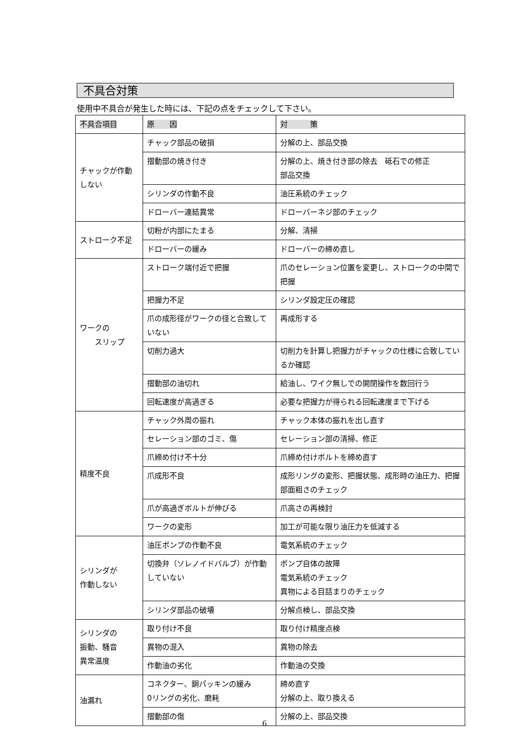不具合対策
使用中不具合が発生した時には、下記の点をチェックして下さい。
| 不具合項目 | 原 因 | 対 策 |
| --- | --- | --- |
| チャックが作動しない | チャック部品の破損 | 分解の上、部品交換 |
| | 摺動部の焼き付き | 分解の上、焼き付き部の除去 砥石での修正 部品交換 |
| | シリンダの作動不良 | 油圧系統のチェック |
| | ドローバー連結異常 | ドローバーネジ部のチェック |
| ストローク不足 | 切粉が内部にたまる | 分解、清掃 |
| | ドローバーの緩み | ドローバーの締め直し |
| ワークの スリップ | ストローク端付近で把握 | 爪のセレーション位置を変更し、ストロークの中間で把握 |
| | 把握力不足 | シリンダ設定圧の確認 |
| | 爪の成形径がワークの径と合致していない | 再成形する |
| | 切削力過大 | 切削力を計算し把握力がチャックの仕様に合致しているか確認 |
| | 摺動部の油切れ | 給油し、ワイク無しでの開閉操作を数回行う |
| | 回転速度が高過ぎる | 必要な把握力が得られる回転速度まで下げる |
| 精度不良 | チャック外周の振れ | チャック本体の振れを出し直す |
| | セレーション部のゴミ、傷 | セレーション部の清掃、修正 |
| | 爪締め付け不十分 | 爪締め付けボルトを締め直す |
| | 爪成形不良 | 成形リングの変形、把握状態、成形時の油圧力、把握部面粗さのチェック |
| | 爪が高過ぎボルトが伸びる | 爪高さの再検討 |
| | ワークの変形 | 加工が可能な限り油圧力を低減する |
| シリンダが 作動しない | 油圧ポンプの作動不良 | 電気系統のチェック |
| | 切換弁（ソレノイドバルブ）が作動していない | ポンプ自体の故障 電気系統のチェック 異物による目詰まりのチェック |
| | シリンダ部品の破壊 | 分解点検し、部品交換 |
| シリンダの 振動、騒音 異常温度 | 取り付け不良 | 取り付け精度点検 |
| | 異物の混入 | 異物の除去 |
| | 作動油の劣化 | 作動油の交換 |
| 油漏れ | コネクター、銅パッキンの緩み 0リングの劣化、磨耗 | 締め直す 分解の上、取り換える |
| | 摺動部の傷 | 分解の上、部品交換 |
6